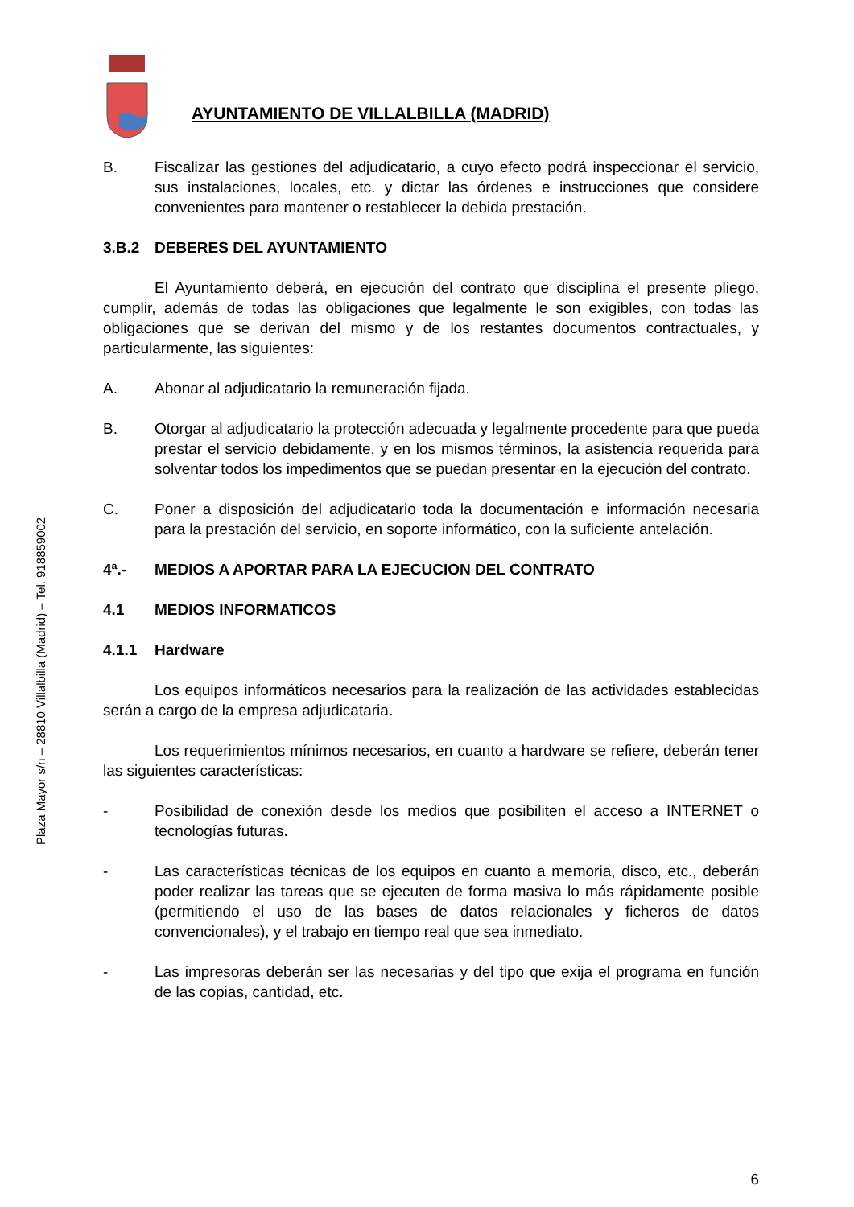AYUNTAMIENTO DE VILLALBILLA (MADRID)
Plaza Mayor s/n – 28810 Villalbilla (Madrid) – Tel. 918859002
B. Fiscalizar las gestiones del adjudicatario, a cuyo efecto podrá inspeccionar el servicio, sus instalaciones, locales, etc. y dictar las órdenes e instrucciones que considere convenientes para mantener o restablecer la debida prestación.
3.B.2 DEBERES DEL AYUNTAMIENTO
El Ayuntamiento deberá, en ejecución del contrato que disciplina el presente pliego, cumplir, además de todas las obligaciones que legalmente le son exigibles, con todas las obligaciones que se derivan del mismo y de los restantes documentos contractuales, y particularmente, las siguientes:
A. Abonar al adjudicatario la remuneración fijada.
B. Otorgar al adjudicatario la protección adecuada y legalmente procedente para que pueda prestar el servicio debidamente, y en los mismos términos, la asistencia requerida para solventar todos los impedimentos que se puedan presentar en la ejecución del contrato.
C. Poner a disposición del adjudicatario toda la documentación e información necesaria para la prestación del servicio, en soporte informático, con la suficiente antelación.
4ª.- MEDIOS A APORTAR PARA LA EJECUCION DEL CONTRATO
4.1 MEDIOS INFORMATICOS
4.1.1 Hardware
Los equipos informáticos necesarios para la realización de las actividades establecidas serán a cargo de la empresa adjudicataria.
Los requerimientos mínimos necesarios, en cuanto a hardware se refiere, deberán tener las siguientes características:
- Posibilidad de conexión desde los medios que posibiliten el acceso a INTERNET o tecnologías futuras.
- Las características técnicas de los equipos en cuanto a memoria, disco, etc., deberán poder realizar las tareas que se ejecuten de forma masiva lo más rápidamente posible (permitiendo el uso de las bases de datos relacionales y ficheros de datos convencionales), y el trabajo en tiempo real que sea inmediato.
- Las impresoras deberán ser las necesarias y del tipo que exija el programa en función de las copias, cantidad, etc.
6